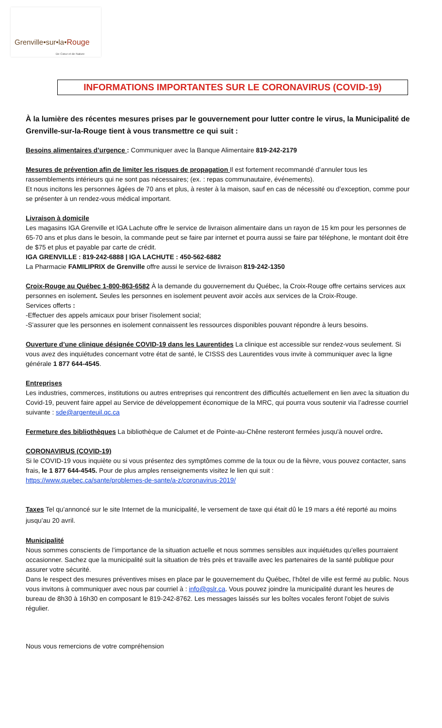Grenville•sur•la•Rouge
De Cœur et de Nature
INFORMATIONS IMPORTANTES SUR LE CORONAVIRUS (COVID-19)
À la lumière des récentes mesures prises par le gouvernement pour lutter contre le virus, la Municipalité de Grenville-sur-la-Rouge tient à vous transmettre ce qui suit :
Besoins alimentaires d’urgence : Communiquer avec la Banque Alimentaire 819-242-2179
Mesures de prévention afin de limiter les risques de propagation Il est fortement recommandé d’annuler tous les rassemblements intérieurs qui ne sont pas nécessaires; (ex. : repas communautaire, événements).
Et nous incitons les personnes âgées de 70 ans et plus, à rester à la maison, sauf en cas de nécessité ou d’exception, comme pour se présenter à un rendez-vous médical important.
Livraison à domicile
Les magasins IGA Grenville et IGA Lachute offre le service de livraison alimentaire dans un rayon de 15 km pour les personnes de 65-70 ans et plus dans le besoin, la commande peut se faire par internet et pourra aussi se faire par téléphone, le montant doit être de $75 et plus et payable par carte de crédit.
IGA GRENVILLE : 819-242-6888 | IGA LACHUTE : 450-562-6882
La Pharmacie FAMILIPRIX de Grenville offre aussi le service de livraison 819-242-1350
Croix-Rouge au Québec 1-800-863-6582 À la demande du gouvernement du Québec, la Croix-Rouge offre certains services aux personnes en isolement. Seules les personnes en isolement peuvent avoir accès aux services de la Croix-Rouge.
Services offerts :
-Effectuer des appels amicaux pour briser l'isolement social;
-S'assurer que les personnes en isolement connaissent les ressources disponibles pouvant répondre à leurs besoins.
Ouverture d’une clinique désignée COVID-19 dans les Laurentides La clinique est accessible sur rendez-vous seulement. Si vous avez des inquiétudes concernant votre état de santé, le CISSS des Laurentides vous invite à communiquer avec la ligne générale 1 877 644-4545.
Entreprises
Les industries, commerces, institutions ou autres entreprises qui rencontrent des difficultés actuellement en lien avec la situation du Covid-19, peuvent faire appel au Service de développement économique de la MRC, qui pourra vous soutenir via l’adresse courriel suivante : sde@argenteuil.qc.ca
Fermeture des bibliothèques La bibliothèque de Calumet et de Pointe-au-Chêne resteront fermées jusqu'à nouvel ordre.
CORONAVIRUS (COVID-19)
Si le COVID-19 vous inquiète ou si vous présentez des symptômes comme de la toux ou de la fièvre, vous pouvez contacter, sans frais, le 1 877 644-4545. Pour de plus amples renseignements visitez le lien qui suit :
https://www.quebec.ca/sante/problemes-de-sante/a-z/coronavirus-2019/
Taxes Tel qu’annoncé sur le site Internet de la municipalité, le versement de taxe qui était dû le 19 mars a été reporté au moins jusqu’au 20 avril.
Municipalité
Nous sommes conscients de l’importance de la situation actuelle et nous sommes sensibles aux inquiétudes qu’elles pourraient occasionner. Sachez que la municipalité suit la situation de très près et travaille avec les partenaires de la santé publique pour assurer votre sécurité.
Dans le respect des mesures préventives mises en place par le gouvernement du Québec, l’hôtel de ville est fermé au public. Nous vous invitons à communiquer avec nous par courriel à : info@gslr.ca. Vous pouvez joindre la municipalité durant les heures de bureau de 8h30 à 16h30 en composant le 819-242-8762. Les messages laissés sur les boîtes vocales feront l'objet de suivis régulier.
Nous vous remercions de votre compréhension